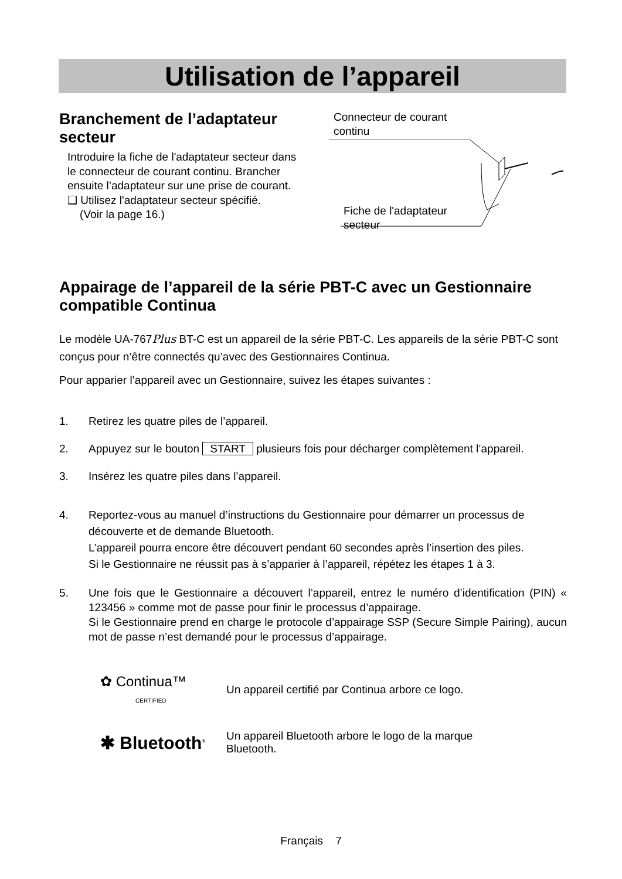Utilisation de l’appareil
Branchement de l’adaptateur secteur
Introduire la fiche de l'adaptateur secteur dans le connecteur de courant continu. Brancher ensuite l’adaptateur sur une prise de courant.
❑ Utilisez l'adaptateur secteur spécifié.
(Voir la page 16.)
Connecteur de courant
continu
Fiche de l'adaptateur
secteur
Appairage de l’appareil de la série PBT-C avec un Gestionnaire compatible Continua
Le modèle UA-767Plus BT-C est un appareil de la série PBT-C. Les appareils de la série PBT-C sont conçus pour n’être connectés qu’avec des Gestionnaires Continua.
Pour apparier l’appareil avec un Gestionnaire, suivez les étapes suivantes :
1. Retirez les quatre piles de l’appareil.
2. Appuyez sur le bouton START plusieurs fois pour décharger complètement l’appareil.
3. Insérez les quatre piles dans l’appareil.
4. Reportez-vous au manuel d’instructions du Gestionnaire pour démarrer un processus de découverte et de demande Bluetooth.
L’appareil pourra encore être découvert pendant 60 secondes après l’insertion des piles.
Si le Gestionnaire ne réussit pas à s’apparier à l’appareil, répétez les étapes 1 à 3.
5. Une fois que le Gestionnaire a découvert l’appareil, entrez le numéro d’identification (PIN) « 123456 » comme mot de passe pour finir le processus d’appairage.
Si le Gestionnaire prend en charge le protocole d’appairage SSP (Secure Simple Pairing), aucun mot de passe n’est demandé pour le processus d’appairage.
✿ Continua™
CERTIFIED
Un appareil certifié par Continua arbore ce logo.
✱ Bluetooth<sup>®</sup>
Un appareil Bluetooth arbore le logo de la marque
Bluetooth.
Français 7